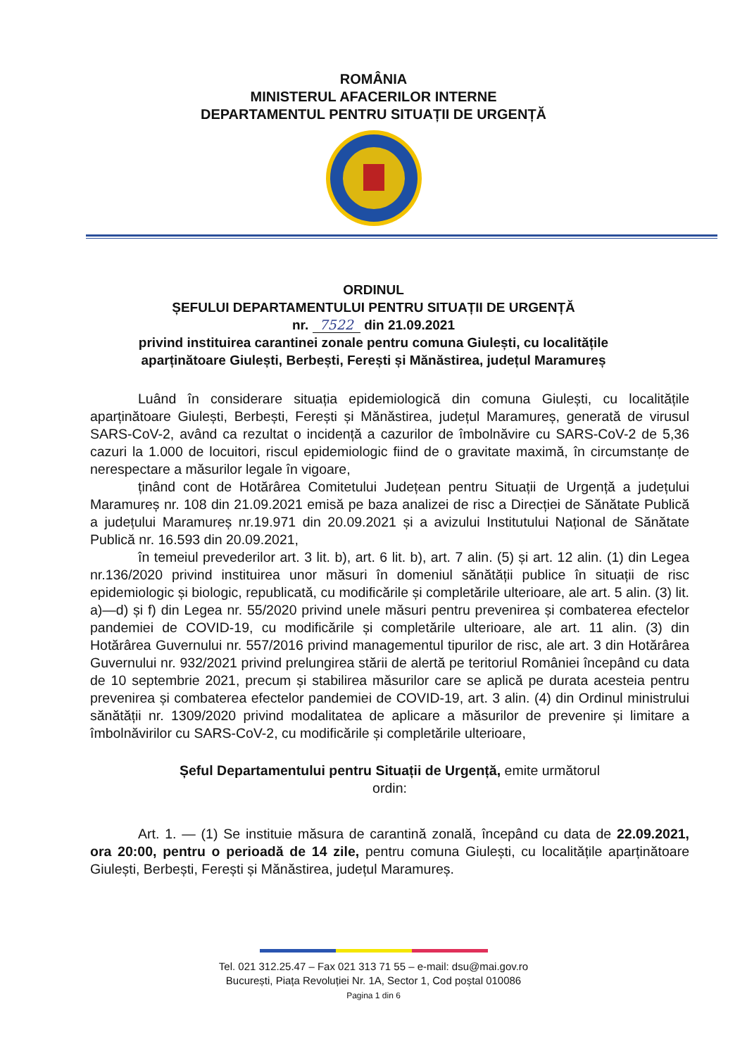ROMÂNIA
MINISTERUL AFACERILOR INTERNE
DEPARTAMENTUL PENTRU SITUAȚII DE URGENȚĂ
ORDINUL
ȘEFULUI DEPARTAMENTULUI PENTRU SITUAȚII DE URGENȚĂ
nr. 7522 din 21.09.2021
privind instituirea carantinei zonale pentru comuna Giulești, cu localitățile
aparținătoare Giulești, Berbești, Ferești și Mănăstirea, județul Maramureș
Luând în considerare situația epidemiologică din comuna Giulești, cu localitățile aparținătoare Giulești, Berbești, Ferești și Mănăstirea, județul Maramureș, generată de virusul SARS-CoV-2, având ca rezultat o incidență a cazurilor de îmbolnăvire cu SARS-CoV-2 de 5,36 cazuri la 1.000 de locuitori, riscul epidemiologic fiind de o gravitate maximă, în circumstanțe de nerespectare a măsurilor legale în vigoare,
ținând cont de Hotărârea Comitetului Județean pentru Situații de Urgență a județului Maramureș nr. 108 din 21.09.2021 emisă pe baza analizei de risc a Direcției de Sănătate Publică a județului Maramureș nr.19.971 din 20.09.2021 și a avizului Institutului Național de Sănătate Publică nr. 16.593 din 20.09.2021,
în temeiul prevederilor art. 3 lit. b), art. 6 lit. b), art. 7 alin. (5) și art. 12 alin. (1) din Legea nr.136/2020 privind instituirea unor măsuri în domeniul sănătății publice în situații de risc epidemiologic și biologic, republicată, cu modificările și completările ulterioare, ale art. 5 alin. (3) lit. a)—d) și f) din Legea nr. 55/2020 privind unele măsuri pentru prevenirea și combaterea efectelor pandemiei de COVID-19, cu modificările și completările ulterioare, ale art. 11 alin. (3) din Hotărârea Guvernului nr. 557/2016 privind managementul tipurilor de risc, ale art. 3 din Hotărârea Guvernului nr. 932/2021 privind prelungirea stării de alertă pe teritoriul României începând cu data de 10 septembrie 2021, precum și stabilirea măsurilor care se aplică pe durata acesteia pentru prevenirea și combaterea efectelor pandemiei de COVID-19, art. 3 alin. (4) din Ordinul ministrului sănătății nr. 1309/2020 privind modalitatea de aplicare a măsurilor de prevenire și limitare a îmbolnăvirilor cu SARS-CoV-2, cu modificările și completările ulterioare,
Șeful Departamentului pentru Situații de Urgență, emite următorul
ordin:
Art. 1. — (1) Se instituie măsura de carantină zonală, începând cu data de 22.09.2021, ora 20:00, pentru o perioadă de 14 zile, pentru comuna Giulești, cu localitățile aparținătoare Giulești, Berbești, Ferești și Mănăstirea, județul Maramureș.
Tel. 021 312.25.47 – Fax 021 313 71 55 – e-mail: dsu@mai.gov.ro
București, Piața Revoluției Nr. 1A, Sector 1, Cod poștal 010086
Pagina 1 din 6